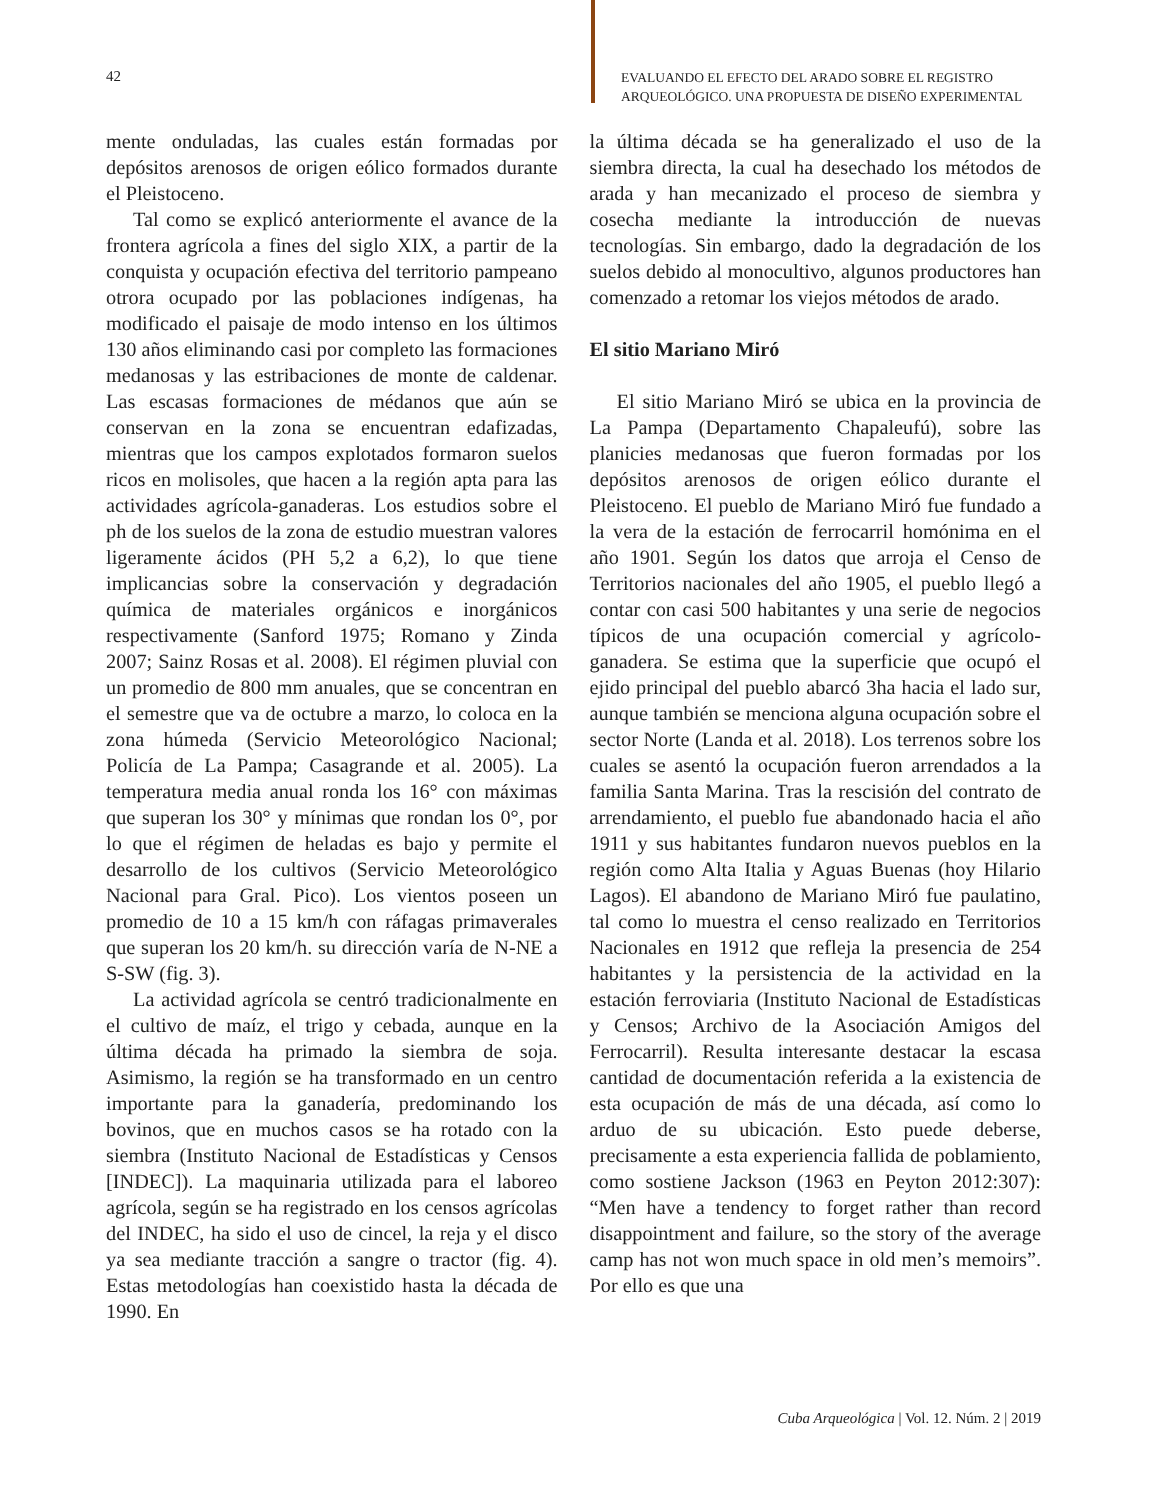42
EVALUANDO EL EFECTO DEL ARADO SOBRE EL REGISTRO
ARQUEOLÓGICO. UNA PROPUESTA DE DISEÑO EXPERIMENTAL
mente onduladas, las cuales están formadas por depósitos arenosos de origen eólico formados durante el Pleistoceno.
Tal como se explicó anteriormente el avance de la frontera agrícola a fines del siglo XIX, a partir de la conquista y ocupación efectiva del territorio pampeano otrora ocupado por las poblaciones indígenas, ha modificado el paisaje de modo intenso en los últimos 130 años eliminando casi por completo las formaciones medanosas y las estribaciones de monte de caldenar. Las escasas formaciones de médanos que aún se conservan en la zona se encuentran edafizadas, mientras que los campos explotados formaron suelos ricos en molisoles, que hacen a la región apta para las actividades agrícola-ganaderas. Los estudios sobre el ph de los suelos de la zona de estudio muestran valores ligeramente ácidos (PH 5,2 a 6,2), lo que tiene implicancias sobre la conservación y degradación química de materiales orgánicos e inorgánicos respectivamente (Sanford 1975; Romano y Zinda 2007; Sainz Rosas et al. 2008). El régimen pluvial con un promedio de 800 mm anuales, que se concentran en el semestre que va de octubre a marzo, lo coloca en la zona húmeda (Servicio Meteorológico Nacional; Policía de La Pampa; Casagrande et al. 2005). La temperatura media anual ronda los 16° con máximas que superan los 30° y mínimas que rondan los 0°, por lo que el régimen de heladas es bajo y permite el desarrollo de los cultivos (Servicio Meteorológico Nacional para Gral. Pico). Los vientos poseen un promedio de 10 a 15 km/h con ráfagas primaverales que superan los 20 km/h. su dirección varía de N-NE a S-SW (fig. 3).
La actividad agrícola se centró tradicionalmente en el cultivo de maíz, el trigo y cebada, aunque en la última década ha primado la siembra de soja. Asimismo, la región se ha transformado en un centro importante para la ganadería, predominando los bovinos, que en muchos casos se ha rotado con la siembra (Instituto Nacional de Estadísticas y Censos [INDEC]). La maquinaria utilizada para el laboreo agrícola, según se ha registrado en los censos agrícolas del INDEC, ha sido el uso de cincel, la reja y el disco ya sea mediante tracción a sangre o tractor (fig. 4). Estas metodologías han coexistido hasta la década de 1990. En
la última década se ha generalizado el uso de la siembra directa, la cual ha desechado los métodos de arada y han mecanizado el proceso de siembra y cosecha mediante la introducción de nuevas tecnologías. Sin embargo, dado la degradación de los suelos debido al monocultivo, algunos productores han comenzado a retomar los viejos métodos de arado.
El sitio Mariano Miró
El sitio Mariano Miró se ubica en la provincia de La Pampa (Departamento Chapaleufú), sobre las planicies medanosas que fueron formadas por los depósitos arenosos de origen eólico durante el Pleistoceno. El pueblo de Mariano Miró fue fundado a la vera de la estación de ferrocarril homónima en el año 1901. Según los datos que arroja el Censo de Territorios nacionales del año 1905, el pueblo llegó a contar con casi 500 habitantes y una serie de negocios típicos de una ocupación comercial y agrícolo-ganadera. Se estima que la superficie que ocupó el ejido principal del pueblo abarcó 3ha hacia el lado sur, aunque también se menciona alguna ocupación sobre el sector Norte (Landa et al. 2018). Los terrenos sobre los cuales se asentó la ocupación fueron arrendados a la familia Santa Marina. Tras la rescisión del contrato de arrendamiento, el pueblo fue abandonado hacia el año 1911 y sus habitantes fundaron nuevos pueblos en la región como Alta Italia y Aguas Buenas (hoy Hilario Lagos). El abandono de Mariano Miró fue paulatino, tal como lo muestra el censo realizado en Territorios Nacionales en 1912 que refleja la presencia de 254 habitantes y la persistencia de la actividad en la estación ferroviaria (Instituto Nacional de Estadísticas y Censos; Archivo de la Asociación Amigos del Ferrocarril). Resulta interesante destacar la escasa cantidad de documentación referida a la existencia de esta ocupación de más de una década, así como lo arduo de su ubicación. Esto puede deberse, precisamente a esta experiencia fallida de poblamiento, como sostiene Jackson (1963 en Peyton 2012:307): “Men have a tendency to forget rather than record disappointment and failure, so the story of the average camp has not won much space in old men’s memoirs”. Por ello es que una
Cuba Arqueológica | Vol. 12. Núm. 2 | 2019